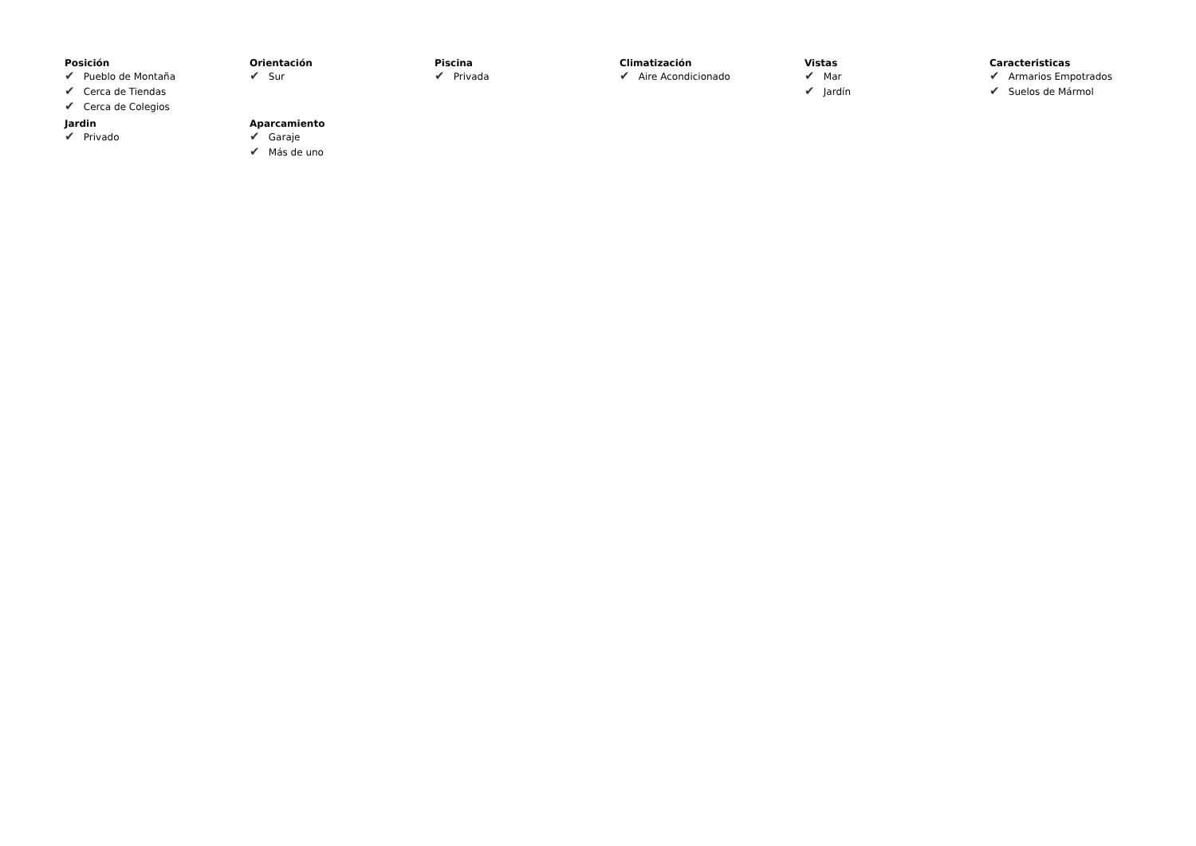Posición
✔ Pueblo de Montaña
✔ Cerca de Tiendas
✔ Cerca de Colegios
Orientación
✔ Sur
Piscina
✔ Privada
Climatización
✔ Aire Acondicionado
Vistas
✔ Mar
✔ Jardín
Caracteristicas
✔ Armarios Empotrados
✔ Suelos de Mármol
Jardin
✔ Privado
Aparcamiento
✔ Garaje
✔ Más de uno